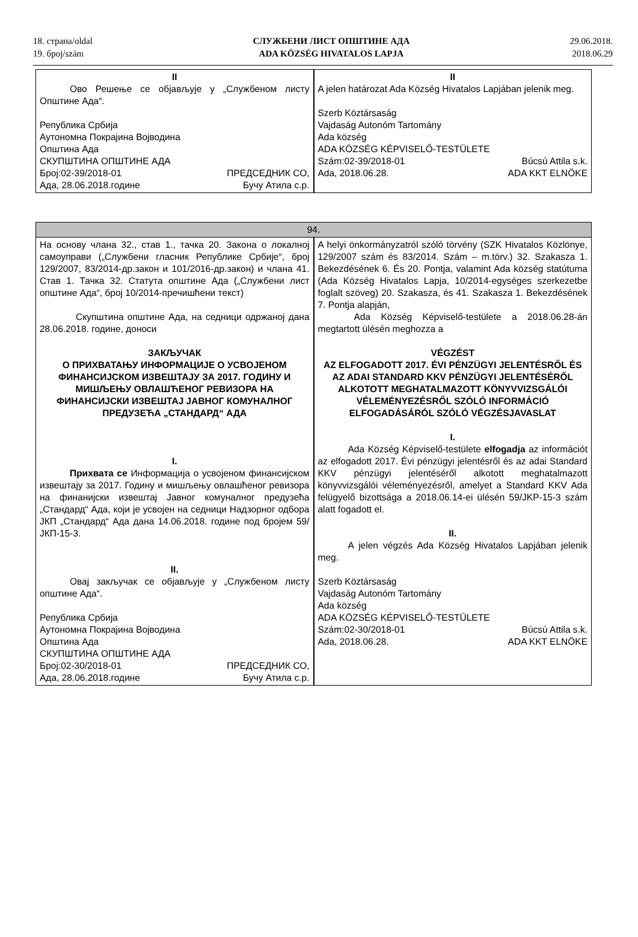18. страна/oldal
19. број/szám
СЛУЖБЕНИ ЛИСТ ОПШТИНЕ АДА
ADA KÖZSÉG HIVATALOS LAPJA
29.06.2018.
2018.06.29
| II Ово Решење се објављује у „Службеном листу Општине Ада“. Република Србија Аутономна Покрајина Војводина Општина Ада СКУПШТИНА ОПШТИНЕ АДА Број:02-39/2018-01 ПРЕДСЕДНИК СО, Ада, 28.06.2018.године Бучу Атила с.р. | | II A jelen határozat Ada Község Hivatalos Lapjában jelenik meg. Szerb Köztársaság Vajdaság Autonóm Tartomány Ada község ADA KÖZSÉG KÉPVISELŐ-TESTÜLETE Szám:02-39/2018-01 Búcsú Attila s.k. Ada, 2018.06.28. ADA KKT ELNÖKE |
| 94. | | |
| На основу члана 32., став 1., тачка 20. Закона о локалној самоуправи („Службени гласник Републике Србије“, број 129/2007, 83/2014-др.закон и 101/2016-др.закон) и члана 41. Став 1. Тачка 32. Статута општине Ада („Службени лист општине Ада“, број 10/2014-пречишћени текст) Скупштина општине Ада, на седници одржаној дана 28.06.2018. године, доноси ЗАКЉУЧАК О ПРИХВАТАЊУ ИНФОРМАЦИЈЕ О УСВОЈЕНОМ ФИНАНСИЈСКОМ ИЗВЕШТАЈУ ЗА 2017. ГОДИНУ И МИШЉЕЊУ ОВЛАШЋЕНОГ РЕВИЗОРА НА ФИНАНСИЈСКИ ИЗВЕШТАЈ ЈАВНОГ КОМУНАЛНОГ ПРЕДУЗЕЋА „СТАНДАРД“ АДА I. Прихвата се Информација о усвојеном финансијском извештају за 2017. Годину и мишљењу овлашћеног ревизора на финанијски извештај Јавног комуналног предузећа „Стандард“ Ада, који је усвојен на седници Надзорног одбора ЈКП „Стандард“ Ада дана 14.06.2018. године под бројем 59/ЈКП-15-3. II. Овај закључак се објављује у „Службеном листу општине Ада“. Република Србија Аутономна Покрајина Војводина Општина Ада СКУПШТИНА ОПШТИНЕ АДА Број:02-30/2018-01 ПРЕДСЕДНИК СО, Ада, 28.06.2018.године Бучу Атила с.р. | | A helyi önkormányzatról szóló törvény (SZK Hivatalos Közlönye, 129/2007 szám és 83/2014. Szám – m.törv.) 32. Szakasza 1. Bekezdésének 6. És 20. Pontja, valamint Ada község statútuma (Ada Község Hivatalos Lapja, 10/2014-egységes szerkezetbe foglalt szöveg) 20. Szakasza, és 41. Szakasza 1. Bekezdésének 7. Pontja alapján, Ada Község Képviselő-testülete a 2018.06.28-án megtartott ülésén meghozza a VÉGZÉST AZ ELFOGADOTT 2017. ÉVI PÉNZÜGYI JELENTÉSRŐL ÉS AZ ADAI STANDARD KKV PÉNZÜGYI JELENTÉSÉRŐL ALKOTOTT MEGHATALMAZOTT KÖNYVVIZSGÁLÓI VÉLEMÉNYEZÉSRŐL SZÓLÓ INFORMÁCIÓ ELFOGADÁSÁRÓL SZÓLÓ VÉGZÉSJAVASLAT I. Ada Község Képviselő-testülete elfogadja az információt az elfogadott 2017. Évi pénzügyi jelentésről és az adai Standard KKV pénzügyi jelentéséről alkotott meghatalmazott könyvvizsgálói véleményezésről, amelyet a Standard KKV Ada felügyelő bizottsága a 2018.06.14-ei ülésén 59/JKP-15-3 szám alatt fogadott el. II. A jelen végzés Ada Község Hivatalos Lapjában jelenik meg. Szerb Köztársaság Vajdaság Autonóm Tartomány Ada község ADA KÖZSÉG KÉPVISELŐ-TESTÜLETE Szám:02-30/2018-01 Búcsú Attila s.k. Ada, 2018.06.28. ADA KKT ELNÖKE |